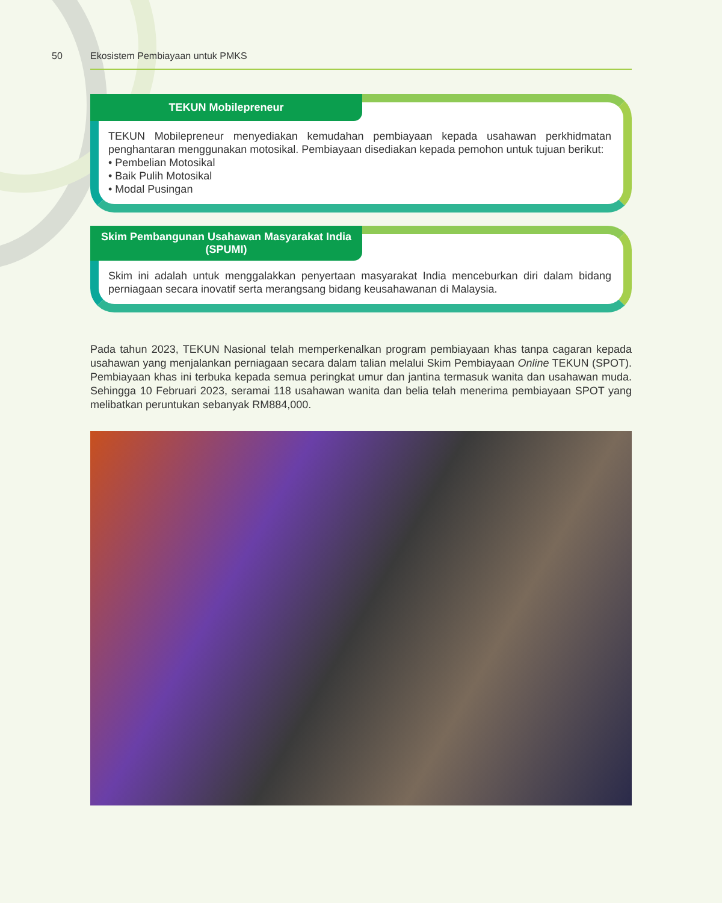50 Ekosistem Pembiayaan untuk PMKS
TEKUN Mobilepreneur
TEKUN Mobilepreneur menyediakan kemudahan pembiayaan kepada usahawan perkhidmatan penghantaran menggunakan motosikal. Pembiayaan disediakan kepada pemohon untuk tujuan berikut:
• Pembelian Motosikal
• Baik Pulih Motosikal
• Modal Pusingan
Skim Pembangunan Usahawan Masyarakat India
(SPUMI)
Skim ini adalah untuk menggalakkan penyertaan masyarakat India menceburkan diri dalam bidang perniagaan secara inovatif serta merangsang bidang keusahawanan di Malaysia.
Pada tahun 2023, TEKUN Nasional telah memperkenalkan program pembiayaan khas tanpa cagaran kepada usahawan yang menjalankan perniagaan secara dalam talian melalui Skim Pembiayaan Online TEKUN (SPOT). Pembiayaan khas ini terbuka kepada semua peringkat umur dan jantina termasuk wanita dan usahawan muda. Sehingga 10 Februari 2023, seramai 118 usahawan wanita dan belia telah menerima pembiayaan SPOT yang melibatkan peruntukan sebanyak RM884,000.